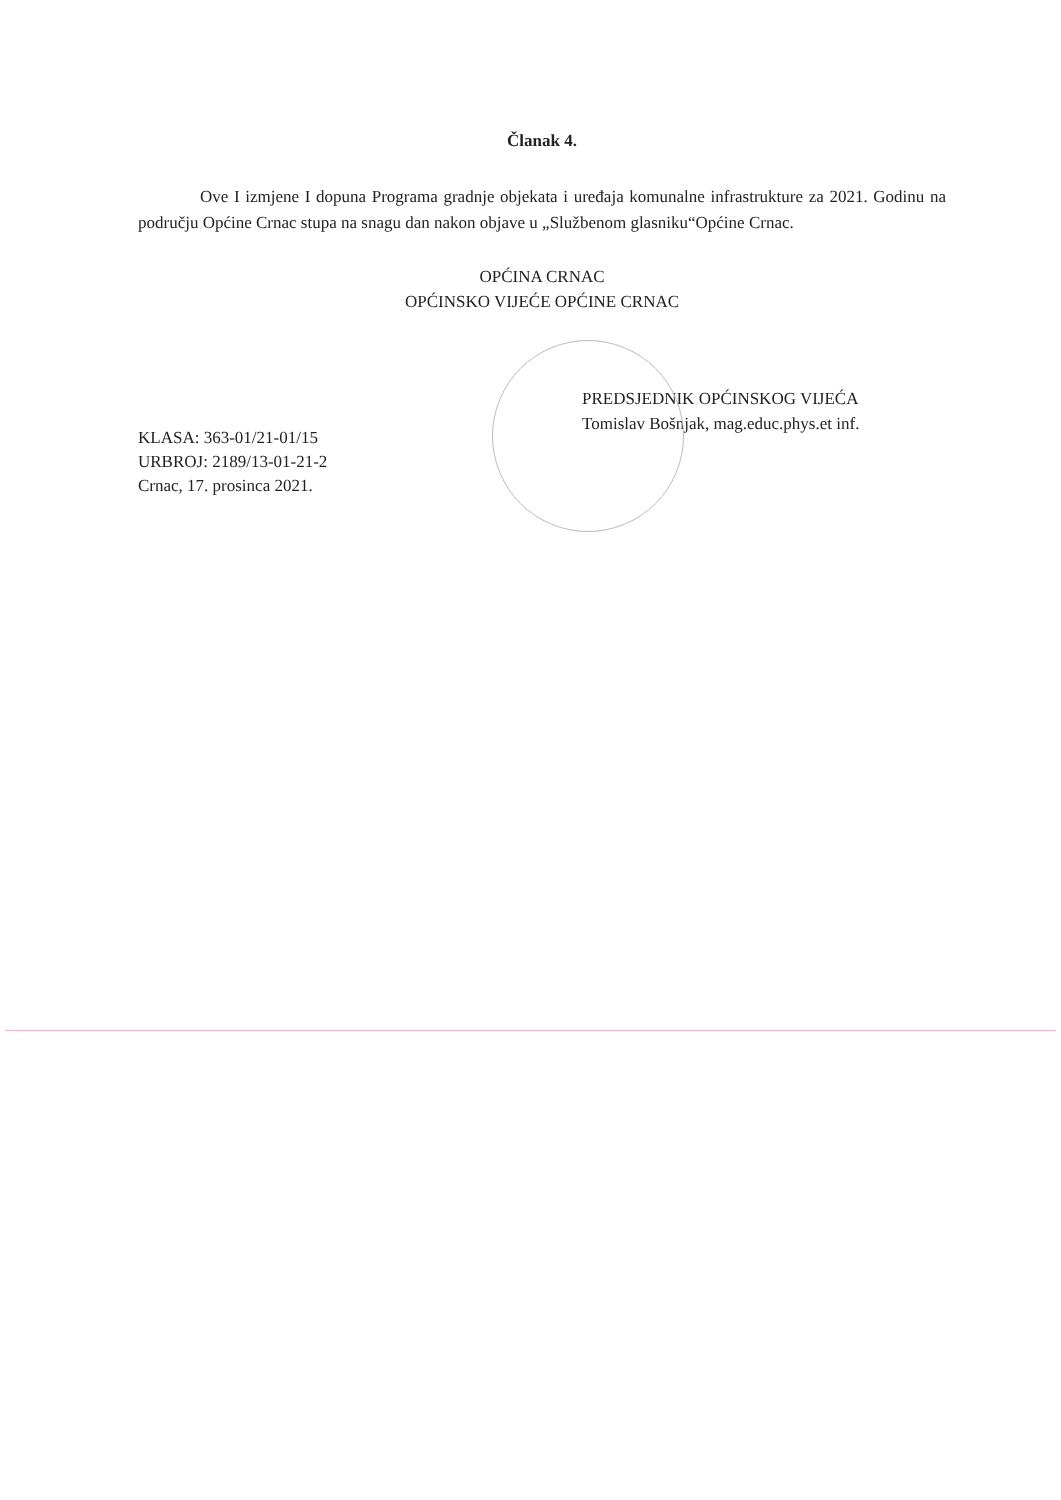Članak 4.
Ove I izmjene I dopuna Programa gradnje objekata i uređaja komunalne infrastrukture za 2021. Godinu na području Općine Crnac stupa na snagu dan nakon objave u „Službenom glasniku“Općine Crnac.
OPĆINA CRNAC
OPĆINSKO VIJEĆE OPĆINE CRNAC
PREDSJEDNIK OPĆINSKOG VIJEĆA
Tomislav Bošnjak, mag.educ.phys.et inf.
KLASA: 363-01/21-01/15
URBROJ: 2189/13-01-21-2
Crnac, 17. prosinca 2021.